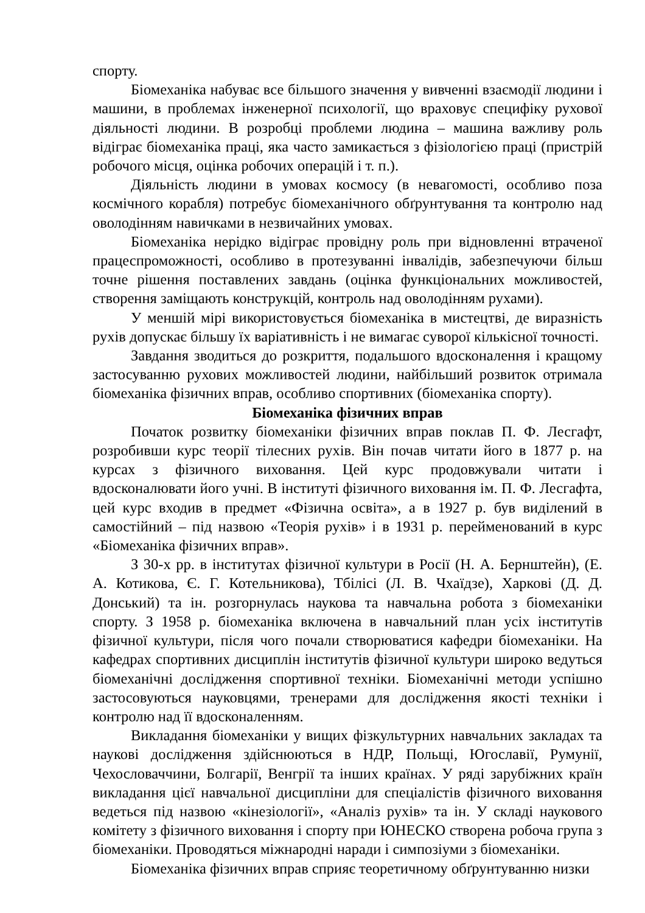спорту.
Біомеханіка набуває все більшого значення у вивченні взаємодії людини і машини, в проблемах інженерної психології, що враховує специфіку рухової діяльності людини. В розробці проблеми людина – машина важливу роль відіграє біомеханіка праці, яка часто замикається з фізіологією праці (пристрій робочого місця, оцінка робочих операцій і т. п.).
Діяльність людини в умовах космосу (в невагомості, особливо поза космічного корабля) потребує біомеханічного обґрунтування та контролю над оволодінням навичками в незвичайних умовах.
Біомеханіка нерідко відіграє провідну роль при відновленні втраченої працеспроможності, особливо в протезуванні інвалідів, забезпечуючи більш точне рішення поставлених завдань (оцінка функціональних можливостей, створення заміщають конструкцій, контроль над оволодінням рухами).
У меншій мірі використовується біомеханіка в мистецтві, де виразність рухів допускає більшу їх варіативність і не вимагає суворої кількісної точності.
Завдання зводиться до розкриття, подальшого вдосконалення і кращому застосуванню рухових можливостей людини, найбільший розвиток отримала біомеханіка фізичних вправ, особливо спортивних (біомеханіка спорту).
Біомеханіка фізичних вправ
Початок розвитку біомеханіки фізичних вправ поклав П. Ф. Лесгафт, розробивши курс теорії тілесних рухів. Він почав читати його в 1877 р. на курсах з фізичного виховання. Цей курс продовжували читати і вдосконалювати його учні. В інституті фізичного виховання ім. П. Ф. Лесгафта, цей курс входив в предмет «Фізична освіта», а в 1927 р. був виділений в самостійний – під назвою «Теорія рухів» і в 1931 р. перейменований в курс «Біомеханіка фізичних вправ».
З 30-х рр. в інститутах фізичної культури в Росії (Н. А. Бернштейн), (Е. А. Котикова, Є. Г. Котельникова), Тбілісі (Л. В. Чхаїдзе), Харкові (Д. Д. Донський) та ін. розгорнулась наукова та навчальна робота з біомеханіки спорту. З 1958 р. біомеханіка включена в навчальний план усіх інститутів фізичної культури, після чого почали створюватися кафедри біомеханіки. На кафедрах спортивних дисциплін інститутів фізичної культури широко ведуться біомеханічні дослідження спортивної техніки. Біомеханічні методи успішно застосовуються науковцями, тренерами для дослідження якості техніки і контролю над її вдосконаленням.
Викладання біомеханіки у вищих фізкультурних навчальних закладах та наукові дослідження здійснюються в НДР, Польщі, Югославії, Румунії, Чехословаччини, Болгарії, Венгрії та інших країнах. У ряді зарубіжних країн викладання цієї навчальної дисципліни для спеціалістів фізичного виховання ведеться під назвою «кінезіології», «Аналіз рухів» та ін. У складі наукового комітету з фізичного виховання і спорту при ЮНЕСКО створена робоча група з біомеханіки. Проводяться міжнародні наради і симпозіуми з біомеханіки.
Біомеханіка фізичних вправ сприяє теоретичному обґрунтуванню низки